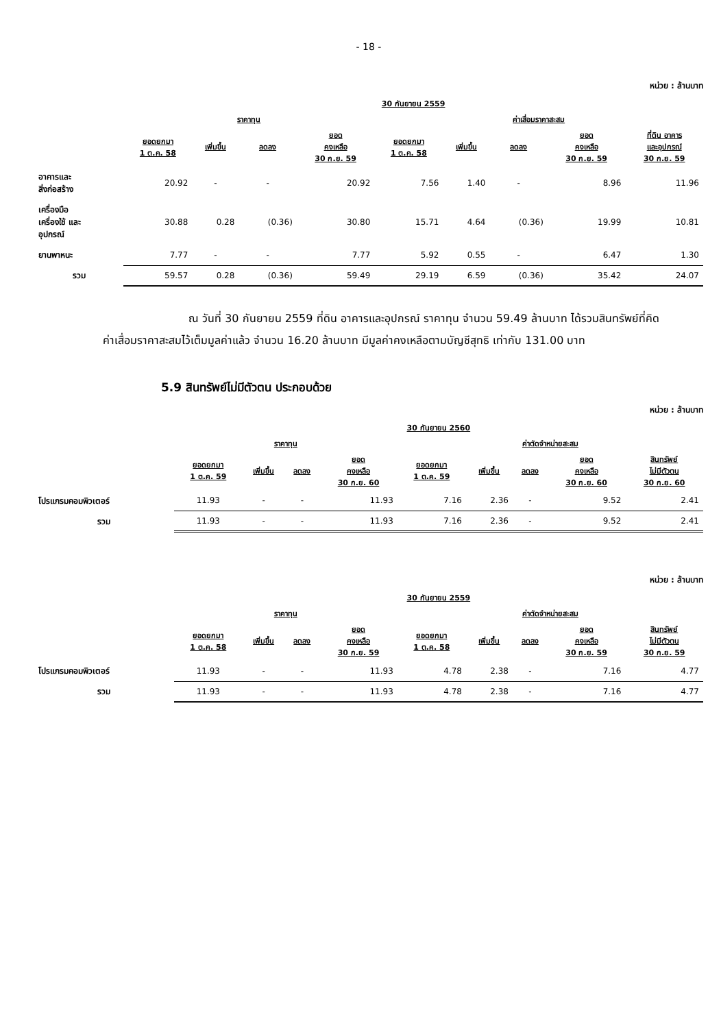- 18 -
หน่วย : ล้านบาท
| | 30 กันยายน 2559 | | | | | | | | |
| --- | --- | --- | --- | --- | --- | --- | --- | --- | --- |
| | ราคาทุน | | | | ค่าเสื่อมราคาสะสม | | | | |
| | ยอดยกมา 1 ต.ค. 58 | เพิ่มขึ้น | ลดลง | ยอด คงเหลือ 30 ก.ย. 59 | ยอดยกมา 1 ต.ค. 58 | เพิ่มขึ้น | ลดลง | ยอด คงเหลือ 30 ก.ย. 59 | ที่ดิน อาคาร และอุปกรณ์ 30 ก.ย. 59 |
| อาคารและ สิ่งก่อสร้าง | 20.92 | - | - | 20.92 | 7.56 | 1.40 | - | 8.96 | 11.96 |
| เครื่องมือ เครื่องใช้ และ อุปกรณ์ | 30.88 | 0.28 | (0.36) | 30.80 | 15.71 | 4.64 | (0.36) | 19.99 | 10.81 |
| ยานพาหนะ | 7.77 | - | - | 7.77 | 5.92 | 0.55 | - | 6.47 | 1.30 |
| รวม | 59.57 | 0.28 | (0.36) | 59.49 | 29.19 | 6.59 | (0.36) | 35.42 | 24.07 |
ณ วันที่ 30 กันยายน 2559 ที่ดิน อาคารและอุปกรณ์ ราคาทุน จำนวน 59.49 ล้านบาท ได้รวมสินทรัพย์ที่คิดค่าเสื่อมราคาสะสมไว้เต็มมูลค่าแล้ว จำนวน 16.20 ล้านบาท มีมูลค่าคงเหลือตามบัญชีสุทธิ เท่ากับ 131.00 บาท
5.9 สินทรัพย์ไม่มีตัวตน ประกอบด้วย
หน่วย : ล้านบาท
| | 30 กันยายน 2560 | | | | | | | | |
| --- | --- | --- | --- | --- | --- | --- | --- | --- | --- |
| | ราคาทุน | | | | ค่าตัดจำหน่ายสะสม | | | | |
| | ยอดยกมา 1 ต.ค. 59 | เพิ่มขึ้น | ลดลง | ยอด คงเหลือ 30 ก.ย. 60 | ยอดยกมา 1 ต.ค. 59 | เพิ่มขึ้น | ลดลง | ยอด คงเหลือ 30 ก.ย. 60 | สินทรัพย์ ไม่มีตัวตน 30 ก.ย. 60 |
| โปรแกรมคอมพิวเตอร์ | 11.93 | - | - | 11.93 | 7.16 | 2.36 | - | 9.52 | 2.41 |
| รวม | 11.93 | - | - | 11.93 | 7.16 | 2.36 | - | 9.52 | 2.41 |
หน่วย : ล้านบาท
| | 30 กันยายน 2559 | | | | | | | | |
| --- | --- | --- | --- | --- | --- | --- | --- | --- | --- |
| | ราคาทุน | | | | ค่าตัดจำหน่ายสะสม | | | | |
| | ยอดยกมา 1 ต.ค. 58 | เพิ่มขึ้น | ลดลง | ยอด คงเหลือ 30 ก.ย. 59 | ยอดยกมา 1 ต.ค. 58 | เพิ่มขึ้น | ลดลง | ยอด คงเหลือ 30 ก.ย. 59 | สินทรัพย์ ไม่มีตัวตน 30 ก.ย. 59 |
| โปรแกรมคอมพิวเตอร์ | 11.93 | - | - | 11.93 | 4.78 | 2.38 | - | 7.16 | 4.77 |
| รวม | 11.93 | - | - | 11.93 | 4.78 | 2.38 | - | 7.16 | 4.77 |